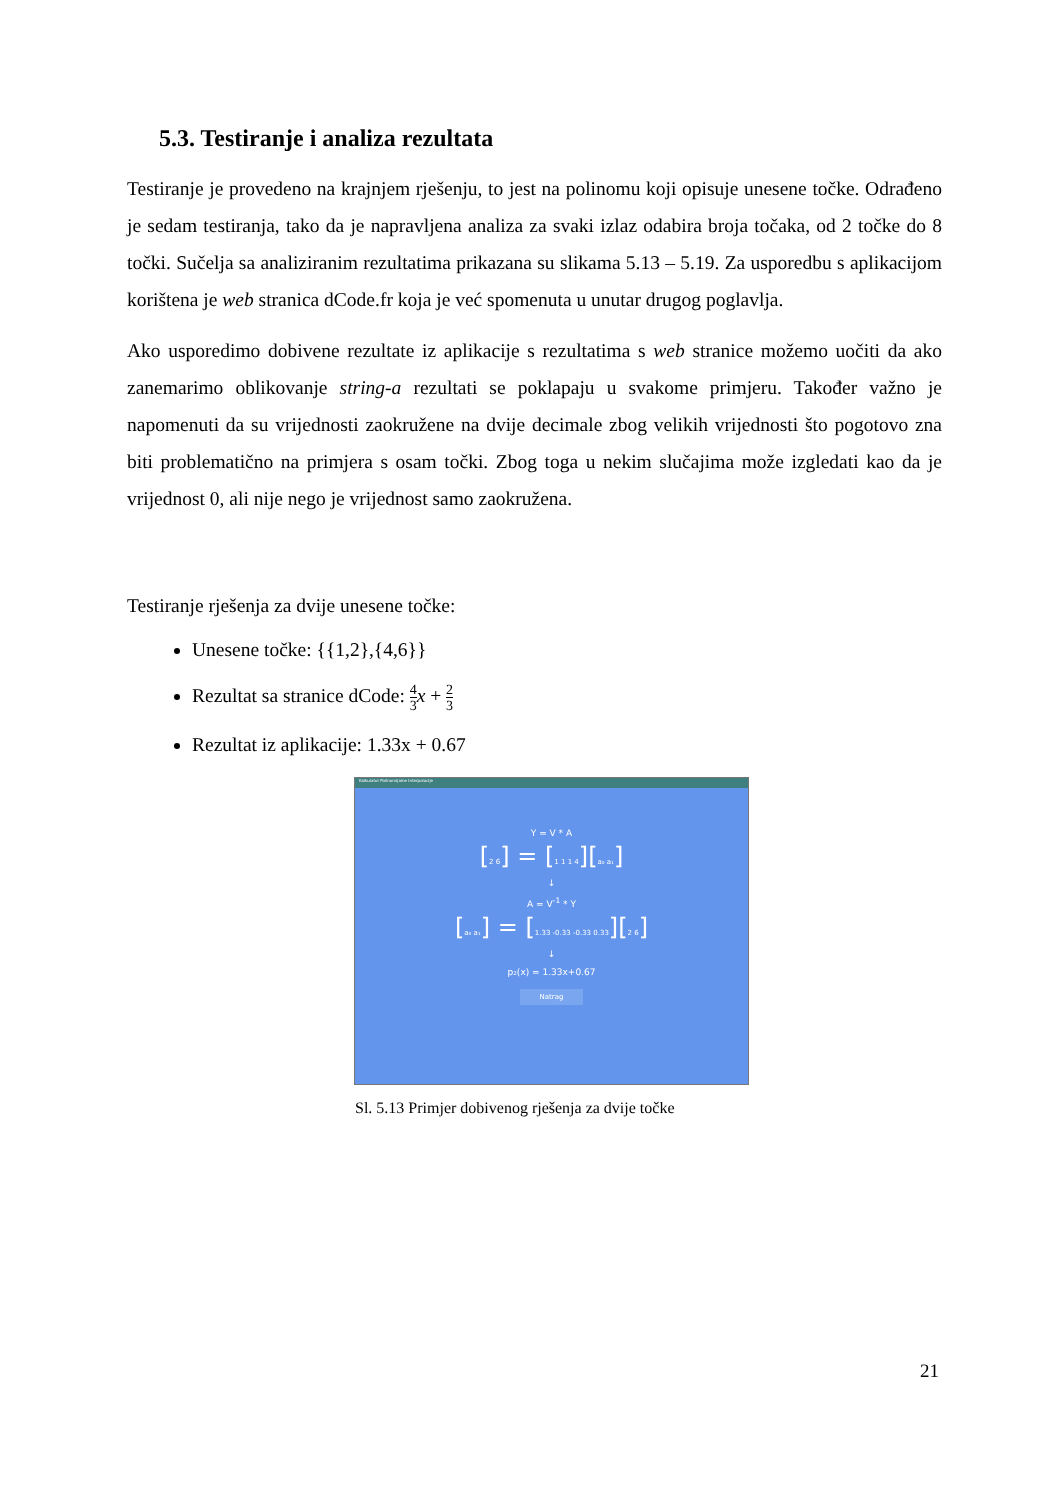5.3. Testiranje i analiza rezultata
Testiranje je provedeno na krajnjem rješenju, to jest na polinomu koji opisuje unesene točke. Odrađeno je sedam testiranja, tako da je napravljena analiza za svaki izlaz odabira broja točaka, od 2 točke do 8 točki. Sučelja sa analiziranim rezultatima prikazana su slikama 5.13 – 5.19. Za usporedbu s aplikacijom korištena je web stranica dCode.fr koja je već spomenuta u unutar drugog poglavlja.
Ako usporedimo dobivene rezultate iz aplikacije s rezultatima s web stranice možemo uočiti da ako zanemarimo oblikovanje string-a rezultati se poklapaju u svakome primjeru. Također važno je napomenuti da su vrijednosti zaokružene na dvije decimale zbog velikih vrijednosti što pogotovo zna biti problematično na primjera s osam točki. Zbog toga u nekim slučajima može izgledati kao da je vrijednost 0, ali nije nego je vrijednost samo zaokružena.
Testiranje rješenja za dvije unesene točke:
Unesene točke: {{1,2},{4,6}}
Rezultat sa stranice dCode: 4 3 x + 2 3
Rezultat iz aplikacije: 1.33x + 0.67
Kalkulator Polinomijalne Interpolacije
Y = V * A
[2 6] = [1 1 1 4][a₀ a₁]
↓
A = V<sup>-1</sup> * Y
[a₀ a₁] = [1.33 -0.33 -0.33 0.33][2 6]
↓
p₂(x) = 1.33x+0.67
Natrag
Sl. 5.13 Primjer dobivenog rješenja za dvije točke
21